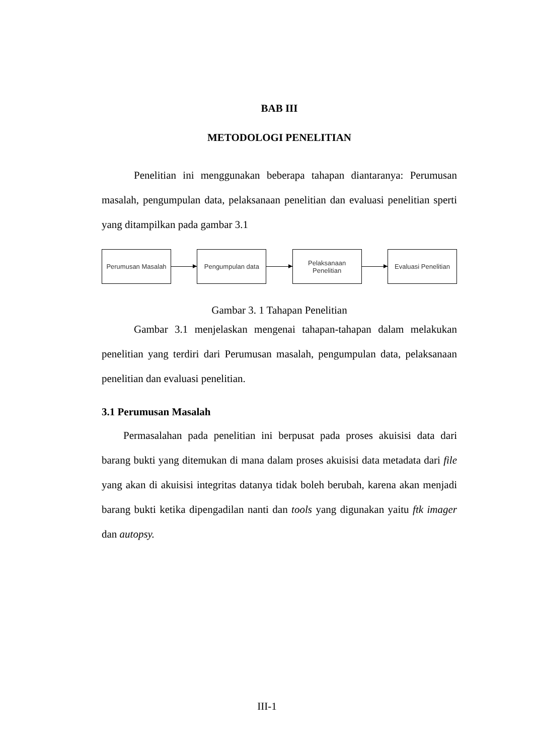BAB III
METODOLOGI PENELITIAN
Penelitian ini menggunakan beberapa tahapan diantaranya: Perumusan masalah, pengumpulan data, pelaksanaan penelitian dan evaluasi penelitian sperti yang ditampilkan pada gambar 3.1
Perumusan Masalah Pengumpulan data
Pelaksanaan
Penelitian
Evaluasi Penelitian
Gambar 3. 1 Tahapan Penelitian
Gambar 3.1 menjelaskan mengenai tahapan-tahapan dalam melakukan penelitian yang terdiri dari Perumusan masalah, pengumpulan data, pelaksanaan penelitian dan evaluasi penelitian.
3.1 Perumusan Masalah
Permasalahan pada penelitian ini berpusat pada proses akuisisi data dari barang bukti yang ditemukan di mana dalam proses akuisisi data metadata dari file yang akan di akuisisi integritas datanya tidak boleh berubah, karena akan menjadi barang bukti ketika dipengadilan nanti dan tools yang digunakan yaitu ftk imager dan autopsy.
III-1